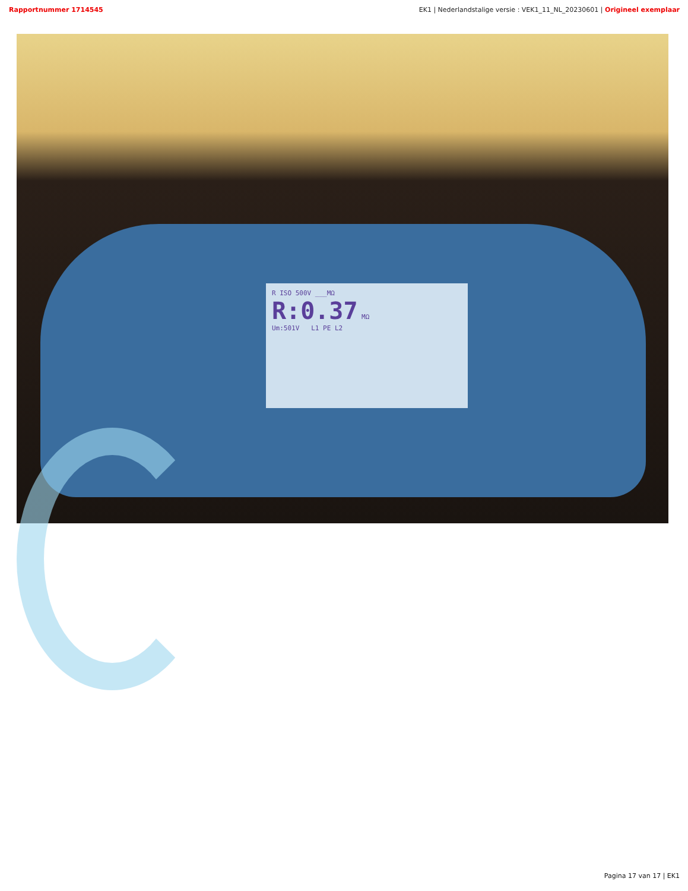Rapportnummer 1714545 EK1 | Nederlandstalige versie : VEK1_11_NL_20230601 | Origineel exemplaar
R ISO 500V ___MΩ
R:0.37 MΩ
Um:501V L1 PE L2
Pagina 17 van 17 | EK1